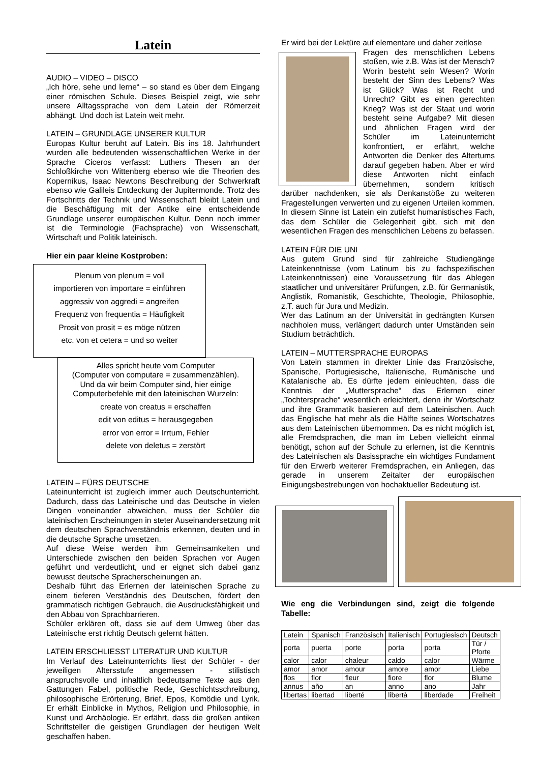Latein
AUDIO – VIDEO – DISCO
„Ich höre, sehe und lerne“ – so stand es über dem Eingang einer römischen Schule. Dieses Beispiel zeigt, wie sehr unsere Alltagssprache von dem Latein der Römerzeit abhängt. Und doch ist Latein weit mehr.
LATEIN – GRUNDLAGE UNSERER KULTUR
Europas Kultur beruht auf Latein. Bis ins 18. Jahrhundert wurden alle bedeutenden wissenschaftlichen Werke in der Sprache Ciceros verfasst: Luthers Thesen an der Schloßkirche von Wittenberg ebenso wie die Theorien des Kopernikus, Isaac Newtons Beschreibung der Schwerkraft ebenso wie Galileis Entdeckung der Jupitermonde. Trotz des Fortschritts der Technik und Wissenschaft bleibt Latein und die Beschäftigung mit der Antike eine entscheidende Grundlage unserer europäischen Kultur. Denn noch immer ist die Terminologie (Fachsprache) von Wissenschaft, Wirtschaft und Politik lateinisch.
Hier ein paar kleine Kostproben:
Plenum von plenum = voll
importieren von importare = einführen
aggressiv von aggredi = angreifen
Frequenz von frequentia = Häufigkeit
Prosit von prosit = es möge nützen
etc. von et cetera = und so weiter
Alles spricht heute vom Computer
(Computer von computare = zusammenzählen).
Und da wir beim Computer sind, hier einige
Computerbefehle mit den lateinischen Wurzeln:
create von creatus = erschaffen
edit von editus = herausgegeben
error von error = Irrtum, Fehler
delete von deletus = zerstört
LATEIN – FÜRS DEUTSCHE
Lateinunterricht ist zugleich immer auch Deutschunterricht. Dadurch, dass das Lateinische und das Deutsche in vielen Dingen voneinander abweichen, muss der Schüler die lateinischen Erscheinungen in steter Auseinandersetzung mit dem deutschen Sprachverständnis erkennen, deuten und in die deutsche Sprache umsetzen.
Auf diese Weise werden ihm Gemeinsamkeiten und Unterschiede zwischen den beiden Sprachen vor Augen geführt und verdeutlicht, und er eignet sich dabei ganz bewusst deutsche Spracherscheinungen an.
Deshalb führt das Erlernen der lateinischen Sprache zu einem tieferen Verständnis des Deutschen, fördert den grammatisch richtigen Gebrauch, die Ausdrucksfähigkeit und den Abbau von Sprachbarrieren.
Schüler erklären oft, dass sie auf dem Umweg über das Lateinische erst richtig Deutsch gelernt hätten.
LATEIN ERSCHLIESST LITERATUR UND KULTUR
Im Verlauf des Lateinunterrichts liest der Schüler - der jeweiligen Altersstufe angemessen - stilistisch anspruchsvolle und inhaltlich bedeutsame Texte aus den Gattungen Fabel, politische Rede, Geschichtsschreibung, philosophische Erörterung, Brief, Epos, Komödie und Lyrik. Er erhält Einblicke in Mythos, Religion und Philosophie, in Kunst und Archäologie. Er erfährt, dass die großen antiken Schriftsteller die geistigen Grundlagen der heutigen Welt geschaffen haben.
Er wird bei der Lektüre auf elementare und daher zeitlose
Fragen des menschlichen Lebens stoßen, wie z.B. Was ist der Mensch? Worin besteht sein Wesen? Worin besteht der Sinn des Lebens? Was ist Glück? Was ist Recht und Unrecht? Gibt es einen gerechten Krieg? Was ist der Staat und worin besteht seine Aufgabe? Mit diesen und ähnlichen Fragen wird der Schüler im Lateinunterricht konfrontiert, er erfährt, welche Antworten die Denker des Altertums darauf gegeben haben. Aber er wird diese Antworten nicht einfach übernehmen, sondern kritisch darüber nachdenken, sie als Denkanstöße zu weiteren Fragestellungen verwerten und zu eigenen Urteilen kommen.
In diesem Sinne ist Latein ein zutiefst humanistisches Fach, das dem Schüler die Gelegenheit gibt, sich mit den wesentlichen Fragen des menschlichen Lebens zu befassen.
LATEIN FÜR DIE UNI
Aus gutem Grund sind für zahlreiche Studiengänge Lateinkenntnisse (vom Latinum bis zu fachspezifischen Lateinkenntnissen) eine Voraussetzung für das Ablegen staatlicher und universitärer Prüfungen, z.B. für Germanistik, Anglistik, Romanistik, Geschichte, Theologie, Philosophie, z.T. auch für Jura und Medizin.
Wer das Latinum an der Universität in gedrängten Kursen nachholen muss, verlängert dadurch unter Umständen sein Studium beträchtlich.
LATEIN – MUTTERSPRACHE EUROPAS
Von Latein stammen in direkter Linie das Französische, Spanische, Portugiesische, Italienische, Rumänische und Katalanische ab. Es dürfte jedem einleuchten, dass die Kenntnis der „Muttersprache“ das Erlernen einer „Tochtersprache“ wesentlich erleichtert, denn ihr Wortschatz und ihre Grammatik basieren auf dem Lateinischen. Auch das Englische hat mehr als die Hälfte seines Wortschatzes aus dem Lateinischen übernommen. Da es nicht möglich ist, alle Fremdsprachen, die man im Leben vielleicht einmal benötigt, schon auf der Schule zu erlernen, ist die Kenntnis des Lateinischen als Basissprache ein wichtiges Fundament für den Erwerb weiterer Fremdsprachen, ein Anliegen, das gerade in unserem Zeitalter der europäischen Einigungsbestrebungen von hochaktueller Bedeutung ist.
Wie eng die Verbindungen sind, zeigt die folgende Tabelle:
| Latein | Spanisch | Französisch | Italienisch | Portugiesisch | Deutsch |
| porta | puerta | porte | porta | porta | Tür / Pforte |
| calor | calor | chaleur | caldo | calor | Wärme |
| amor | amor | amour | amore | amor | Liebe |
| flos | flor | fleur | fiore | flor | Blume |
| annus | año | an | anno | ano | Jahr |
| libertas | libertad | liberté | libertà | liberdade | Freiheit |